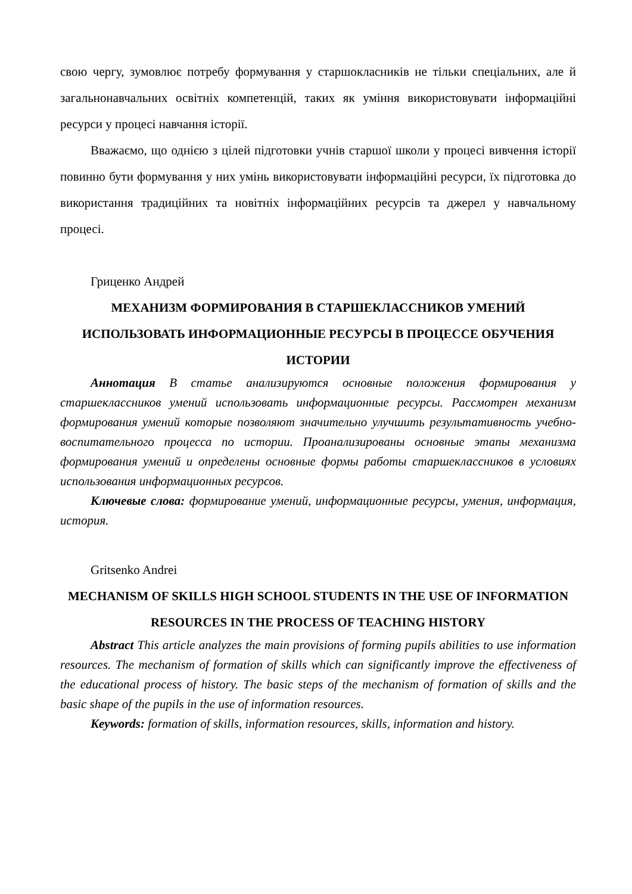свою чергу, зумовлює потребу формування у старшокласників не тільки спеціальних, але й загальнонавчальних освітніх компетенцій, таких як уміння використовувати інформаційні ресурси у процесі навчання історії.
Вважаємо, що однією з цілей підготовки учнів старшої школи у процесі вивчення історії повинно бути формування у них умінь використовувати інформаційні ресурси, їх підготовка до використання традиційних та новітніх інформаційних ресурсів та джерел у навчальному процесі.
Гриценко Андрей
МЕХАНИЗМ ФОРМИРОВАНИЯ В СТАРШЕКЛАССНИКОВ УМЕНИЙ ИСПОЛЬЗОВАТЬ ИНФОРМАЦИОННЫЕ РЕСУРСЫ В ПРОЦЕССЕ ОБУЧЕНИЯ ИСТОРИИ
Аннотация В статье анализируются основные положения формирования у старшеклассников умений использовать информационные ресурсы. Рассмотрен механизм формирования умений которые позволяют значительно улучшить результативность учебно-воспитательного процесса по истории. Проанализированы основные этапы механизма формирования умений и определены основные формы работы старшеклассников в условиях использования информационных ресурсов.
Ключевые слова: формирование умений, информационные ресурсы, умения, информация, история.
Gritsenko Andrei
MECHANISM OF SKILLS HIGH SCHOOL STUDENTS IN THE USE OF INFORMATION RESOURCES IN THE PROCESS OF TEACHING HISTORY
Abstract This article analyzes the main provisions of forming pupils abilities to use information resources. The mechanism of formation of skills which can significantly improve the effectiveness of the educational process of history. The basic steps of the mechanism of formation of skills and the basic shape of the pupils in the use of information resources.
Keywords: formation of skills, information resources, skills, information and history.